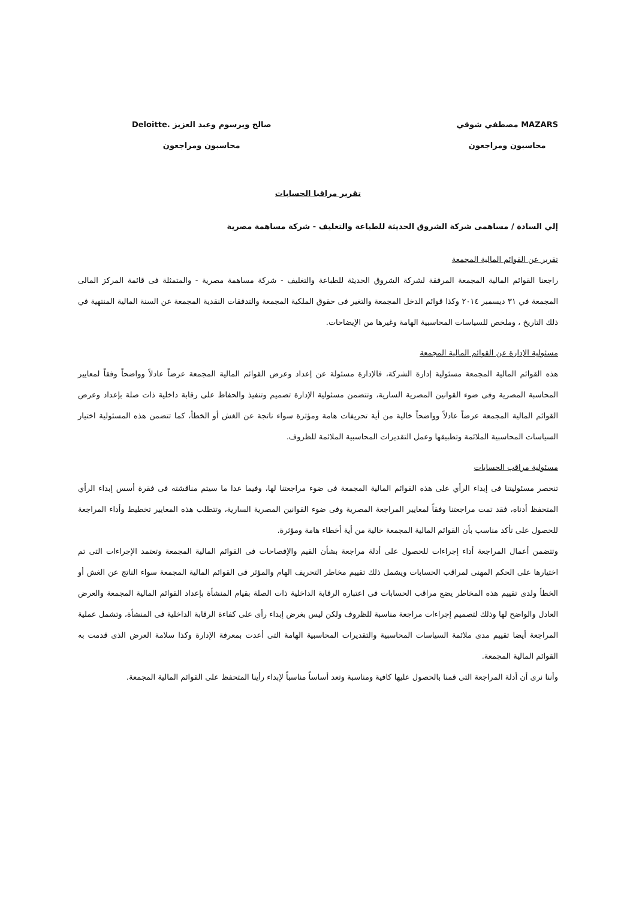MAZARS مصطفي شوقي
محاسبون ومراجعون
صالح ويرسوم وعبد العزيز .Deloitte
محاسبون ومراجعون
تقرير مراقبا الحسابات
إلي السادة / مساهمى شركة الشروق الحديثة للطباعة والتغليف - شركة مساهمة مصرية
تقرير عن القوائم المالية المجمعة
راجعنا القوائم المالية المجمعة المرفقة لشركة الشروق الحديثة للطباعة والتغليف - شركة مساهمة مصرية - والمتمثلة فى قائمة المركز المالى المجمعة في ٣١ ديسمبر ٢٠١٤ وكذا قوائم الدخل المجمعة والتغير فى حقوق الملكية المجمعة والتدفقات النقدية المجمعة عن السنة المالية المنتهية في ذلك التاريخ ، وملخص للسياسات المحاسبية الهامة وغيرها من الإيضاحات.
مسئولية الإدارة عن القوائم المالية المجمعة
هذه القوائم المالية المجمعة مسئولية إدارة الشركة، فالإدارة مسئولة عن إعداد وعرض القوائم المالية المجمعة عرضاً عادلاً وواضحاً وفقاً لمعايير المحاسبة المصرية وفى ضوء القوانين المصرية السارية، وتتضمن مسئولية الإدارة تصميم وتنفيذ والحفاظ على رقابة داخلية ذات صلة بإعداد وعرض القوائم المالية المجمعة عرضاً عادلاً وواضحاً خالية من أية تحريفات هامة ومؤثرة سواء ناتجة عن الغش أو الخطأ، كما تتضمن هذه المسئولية اختيار السياسات المحاسبية الملائمة وتطبيقها وعمل التقديرات المحاسبية الملائمة للظروف.
مسئولية مراقب الحسابات
تنحصر مسئوليتنا فى إبداء الرأي على هذه القوائم المالية المجمعة فى ضوء مراجعتنا لها، وفيما عدا ما سيتم مناقشته فى فقرة أسس إبداء الرأي المتحفظ أدناه، فقد تمت مراجعتنا وفقاً لمعايير المراجعة المصرية وفى ضوء القوانين المصرية السارية، وتتطلب هذه المعايير تخطيط وأداء المراجعة للحصول على تأكد مناسب بأن القوائم المالية المجمعة خالية من أية أخطاء هامة ومؤثرة.
وتتضمن أعمال المراجعة أداء إجراءات للحصول على أدلة مراجعة بشأن القيم والإفصاحات فى القوائم المالية المجمعة وتعتمد الإجراءات التى تم اختيارها على الحكم المهنى لمراقب الحسابات ويشمل ذلك تقييم مخاطر التحريف الهام والمؤثر فى القوائم المالية المجمعة سواء الناتج عن الغش أو الخطأ ولدى تقييم هذه المخاطر يضع مراقب الحسابات فى اعتباره الرقابة الداخلية ذات الصلة بقيام المنشأة بإعداد القوائم المالية المجمعة والعرض العادل والواضح لها وذلك لتصميم إجراءات مراجعة مناسبة للظروف ولكن ليس بغرض إبداء رأى على كفاءة الرقابة الداخلية فى المنشأة، وتشمل عملية المراجعة أيضا تقييم مدى ملائمة السياسات المحاسبية والتقديرات المحاسبية الهامة التى أعدت بمعرفة الإدارة وكذا سلامة العرض الذى قدمت به القوائم المالية المجمعة.
وأننا نرى أن أدلة المراجعة التى قمنا بالحصول عليها كافية ومناسبة وتعد أساساً مناسباً لإبداء رأينا المتحفظ على القوائم المالية المجمعة.